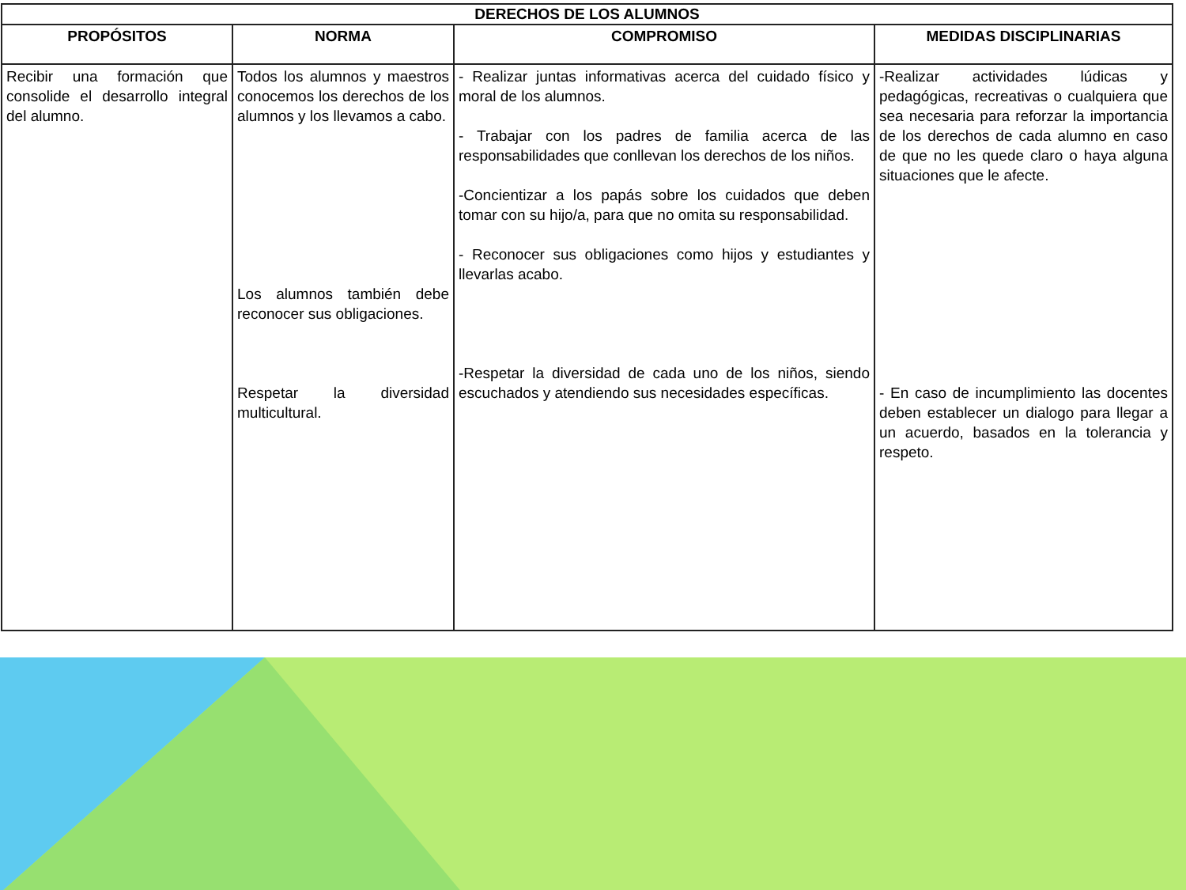| DERECHOS DE LOS ALUMNOS | | | |
| --- | --- | --- | --- |
| PROPÓSITOS | NORMA | COMPROMISO | MEDIDAS DISCIPLINARIAS |
| Recibir una formación que consolide el desarrollo integral del alumno. | Todos los alumnos y maestros conocemos los derechos de los alumnos y los llevamos a cabo. Los alumnos también debe reconocer sus obligaciones. Respetar la diversidad multicultural. | - Realizar juntas informativas acerca del cuidado físico y moral de los alumnos. - Trabajar con los padres de familia acerca de las responsabilidades que conllevan los derechos de los niños. -Concientizar a los papás sobre los cuidados que deben tomar con su hijo/a, para que no omita su responsabilidad. - Reconocer sus obligaciones como hijos y estudiantes y llevarlas acabo. -Respetar la diversidad de cada uno de los niños, siendo escuchados y atendiendo sus necesidades específicas. | -Realizar actividades lúdicas y pedagógicas, recreativas o cualquiera que sea necesaria para reforzar la importancia de los derechos de cada alumno en caso de que no les quede claro o haya alguna situaciones que le afecte. - En caso de incumplimiento las docentes deben establecer un dialogo para llegar a un acuerdo, basados en la tolerancia y respeto. |